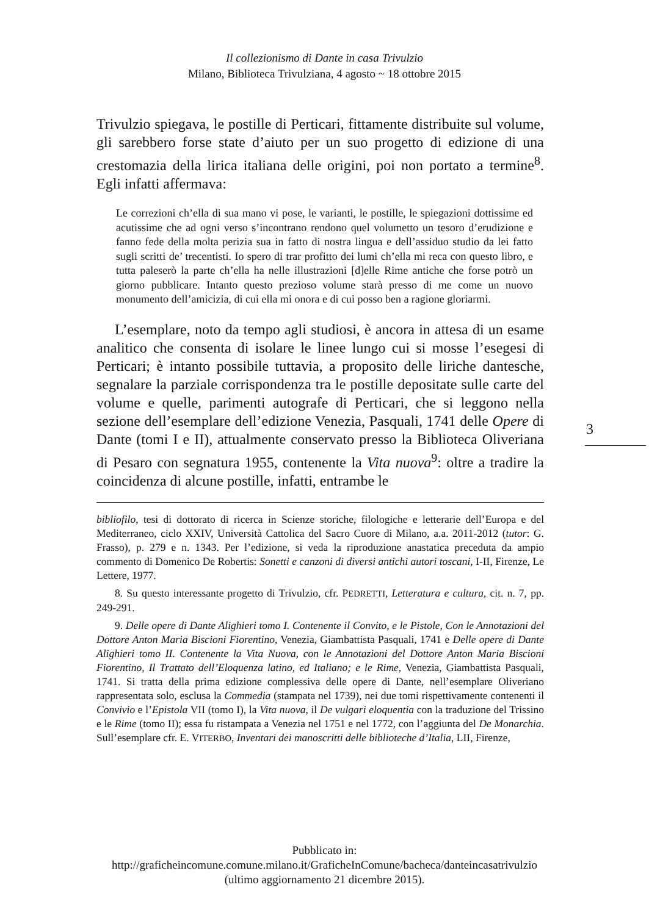Il collezionismo di Dante in casa Trivulzio
Milano, Biblioteca Trivulziana, 4 agosto ~ 18 ottobre 2015
Trivulzio spiegava, le postille di Perticari, fittamente distribuite sul volume, gli sarebbero forse state d’aiuto per un suo progetto di edizione di una crestomazia della lirica italiana delle origini, poi non portato a termine<sup>8</sup>. Egli infatti affermava:
Le correzioni ch’ella di sua mano vi pose, le varianti, le postille, le spiegazioni dottissime ed acutissime che ad ogni verso s’incontrano rendono quel volumetto un tesoro d’erudizione e fanno fede della molta perizia sua in fatto di nostra lingua e dell’assiduo studio da lei fatto sugli scritti de’ trecentisti. Io spero di trar profitto dei lumi ch’ella mi reca con questo libro, e tutta paleserò la parte ch’ella ha nelle illustrazioni [d]elle Rime antiche che forse potrò un giorno pubblicare. Intanto questo prezioso volume starà presso di me come un nuovo monumento dell’amicizia, di cui ella mi onora e di cui posso ben a ragione gloriarmi.
L’esemplare, noto da tempo agli studiosi, è ancora in attesa di un esame analitico che consenta di isolare le linee lungo cui si mosse l’esegesi di Perticari; è intanto possibile tuttavia, a proposito delle liriche dantesche, segnalare la parziale corrispondenza tra le postille depositate sulle carte del volume e quelle, parimenti autografe di Perticari, che si leggono nella sezione dell’esemplare dell’edizione Venezia, Pasquali, 1741 delle Opere di Dante (tomi I e II), attualmente conservato presso la Biblioteca Oliveriana di Pesaro con segnatura 1955, contenente la Vita nuova<sup>9</sup>: oltre a tradire la coincidenza di alcune postille, infatti, entrambe le
bibliofilo, tesi di dottorato di ricerca in Scienze storiche, filologiche e letterarie dell’Europa e del Mediterraneo, ciclo XXIV, Università Cattolica del Sacro Cuore di Milano, a.a. 2011-2012 (tutor: G. Frasso), p. 279 e n. 1343. Per l’edizione, si veda la riproduzione anastatica preceduta da ampio commento di Domenico De Robertis: Sonetti e canzoni di diversi antichi autori toscani, I-II, Firenze, Le Lettere, 1977.
8. Su questo interessante progetto di Trivulzio, cfr. PEDRETTI, Letteratura e cultura, cit. n. 7, pp. 249-291.
9. Delle opere di Dante Alighieri tomo I. Contenente il Convito, e le Pistole, Con le Annotazioni del Dottore Anton Maria Biscioni Fiorentino, Venezia, Giambattista Pasquali, 1741 e Delle opere di Dante Alighieri tomo II. Contenente la Vita Nuova, con le Annotazioni del Dottore Anton Maria Biscioni Fiorentino, Il Trattato dell’Eloquenza latino, ed Italiano; e le Rime, Venezia, Giambattista Pasquali, 1741. Si tratta della prima edizione complessiva delle opere di Dante, nell’esemplare Oliveriano rappresentata solo, esclusa la Commedia (stampata nel 1739), nei due tomi rispettivamente contenenti il Convivio e l’Epistola VII (tomo I), la Vita nuova, il De vulgari eloquentia con la traduzione del Trissino e le Rime (tomo II); essa fu ristampata a Venezia nel 1751 e nel 1772, con l’aggiunta del De Monarchia. Sull’esemplare cfr. E. VITERBO, Inventari dei manoscritti delle biblioteche d’Italia, LII, Firenze,
3
Pubblicato in:
http://graficheincomune.comune.milano.it/GraficheInComune/bacheca/danteincasatrivulzio
(ultimo aggiornamento 21 dicembre 2015).